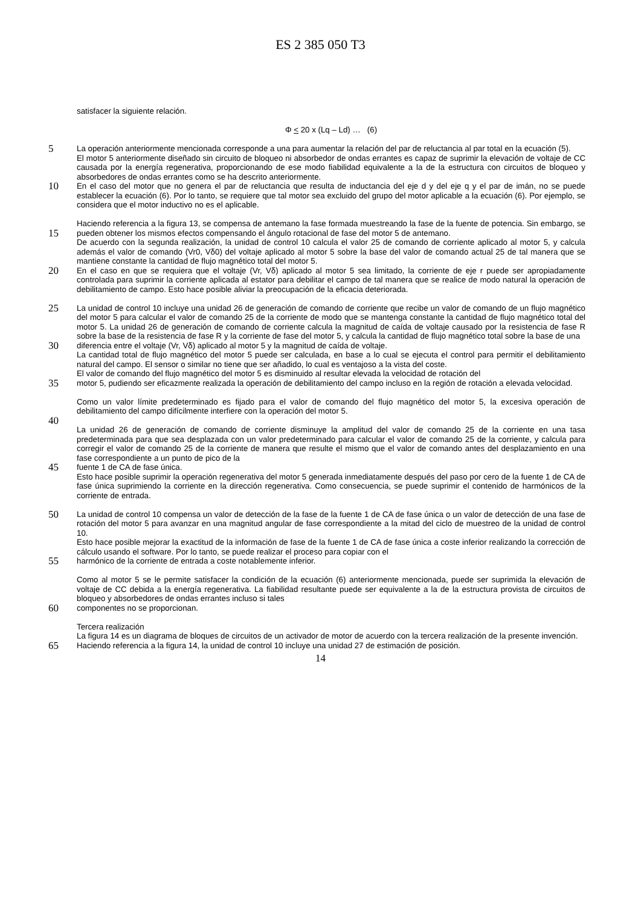ES 2 385 050 T3
satisfacer la siguiente relación.
Φ < 20 x (Lq – Ld) … (6)
5
La operación anteriormente mencionada corresponde a una para aumentar la relación del par de reluctancia al par total en la ecuación (5).
El motor 5 anteriormente diseñado sin circuito de bloqueo ni absorbedor de ondas errantes es capaz de suprimir la elevación de voltaje de CC causada por la energía regenerativa, proporcionando de ese modo fiabilidad equivalente a la de la estructura con circuitos de bloqueo y absorbedores de ondas errantes como se ha descrito anteriormente.
10
En el caso del motor que no genera el par de reluctancia que resulta de inductancia del eje d y del eje q y el par de imán, no se puede establecer la ecuación (6). Por lo tanto, se requiere que tal motor sea excluido del grupo del motor aplicable a la ecuación (6). Por ejemplo, se considera que el motor inductivo no es el aplicable.
15
Haciendo referencia a la figura 13, se compensa de antemano la fase formada muestreando la fase de la fuente de potencia. Sin embargo, se pueden obtener los mismos efectos compensando el ángulo rotacional de fase del motor 5 de antemano.
De acuerdo con la segunda realización, la unidad de control 10 calcula el valor 25 de comando de corriente aplicado al motor 5, y calcula además el valor de comando (Vr0, Vδ0) del voltaje aplicado al motor 5 sobre la base del valor de comando actual 25 de tal manera que se mantiene constante la cantidad de flujo magnético total del motor 5.
20
En el caso en que se requiera que el voltaje (Vr, Vδ) aplicado al motor 5 sea limitado, la corriente de eje r puede ser apropiadamente controlada para suprimir la corriente aplicada al estator para debilitar el campo de tal manera que se realice de modo natural la operación de debilitamiento de campo. Esto hace posible aliviar la preocupación de la eficacia deteriorada.
25
La unidad de control 10 incluye una unidad 26 de generación de comando de corriente que recibe un valor de comando de un flujo magnético del motor 5 para calcular el valor de comando 25 de la corriente de modo que se mantenga constante la cantidad de flujo magnético total del motor 5. La unidad 26 de generación de comando de corriente calcula la magnitud de caída de voltaje causado por la resistencia de fase R sobre la base de la resistencia de fase R y la corriente de fase del motor 5, y calcula la cantidad de flujo magnético total sobre la base de una
30
diferencia entre el voltaje (Vr, Vδ) aplicado al motor 5 y la magnitud de caída de voltaje.
La cantidad total de flujo magnético del motor 5 puede ser calculada, en base a lo cual se ejecuta el control para permitir el debilitamiento natural del campo. El sensor o similar no tiene que ser añadido, lo cual es ventajoso a la vista del coste.
El valor de comando del flujo magnético del motor 5 es disminuido al resultar elevada la velocidad de rotación del
35
motor 5, pudiendo ser eficazmente realizada la operación de debilitamiento del campo incluso en la región de rotación a elevada velocidad.
Como un valor límite predeterminado es fijado para el valor de comando del flujo magnético del motor 5, la excesiva operación de debilitamiento del campo difícilmente interfiere con la operación del motor 5.
40
La unidad 26 de generación de comando de corriente disminuye la amplitud del valor de comando 25 de la corriente en una tasa predeterminada para que sea desplazada con un valor predeterminado para calcular el valor de comando 25 de la corriente, y calcula para corregir el valor de comando 25 de la corriente de manera que resulte el mismo que el valor de comando antes del desplazamiento en una fase correspondiente a un punto de pico de la
45
fuente 1 de CA de fase única.
Esto hace posible suprimir la operación regenerativa del motor 5 generada inmediatamente después del paso por cero de la fuente 1 de CA de fase única suprimiendo la corriente en la dirección regenerativa. Como consecuencia, se puede suprimir el contenido de harmónicos de la corriente de entrada.
50
La unidad de control 10 compensa un valor de detección de la fase de la fuente 1 de CA de fase única o un valor de detección de una fase de rotación del motor 5 para avanzar en una magnitud angular de fase correspondiente a la mitad del ciclo de muestreo de la unidad de control 10.
Esto hace posible mejorar la exactitud de la información de fase de la fuente 1 de CA de fase única a coste inferior realizando la corrección de cálculo usando el software. Por lo tanto, se puede realizar el proceso para copiar con el
55
harmónico de la corriente de entrada a coste notablemente inferior.
Como al motor 5 se le permite satisfacer la condición de la ecuación (6) anteriormente mencionada, puede ser suprimida la elevación de voltaje de CC debida a la energía regenerativa. La fiabilidad resultante puede ser equivalente a la de la estructura provista de circuitos de bloqueo y absorbedores de ondas errantes incluso si tales
60
componentes no se proporcionan.
Tercera realización
La figura 14 es un diagrama de bloques de circuitos de un activador de motor de acuerdo con la tercera realización de la presente invención.
65
Haciendo referencia a la figura 14, la unidad de control 10 incluye una unidad 27 de estimación de posición.
14